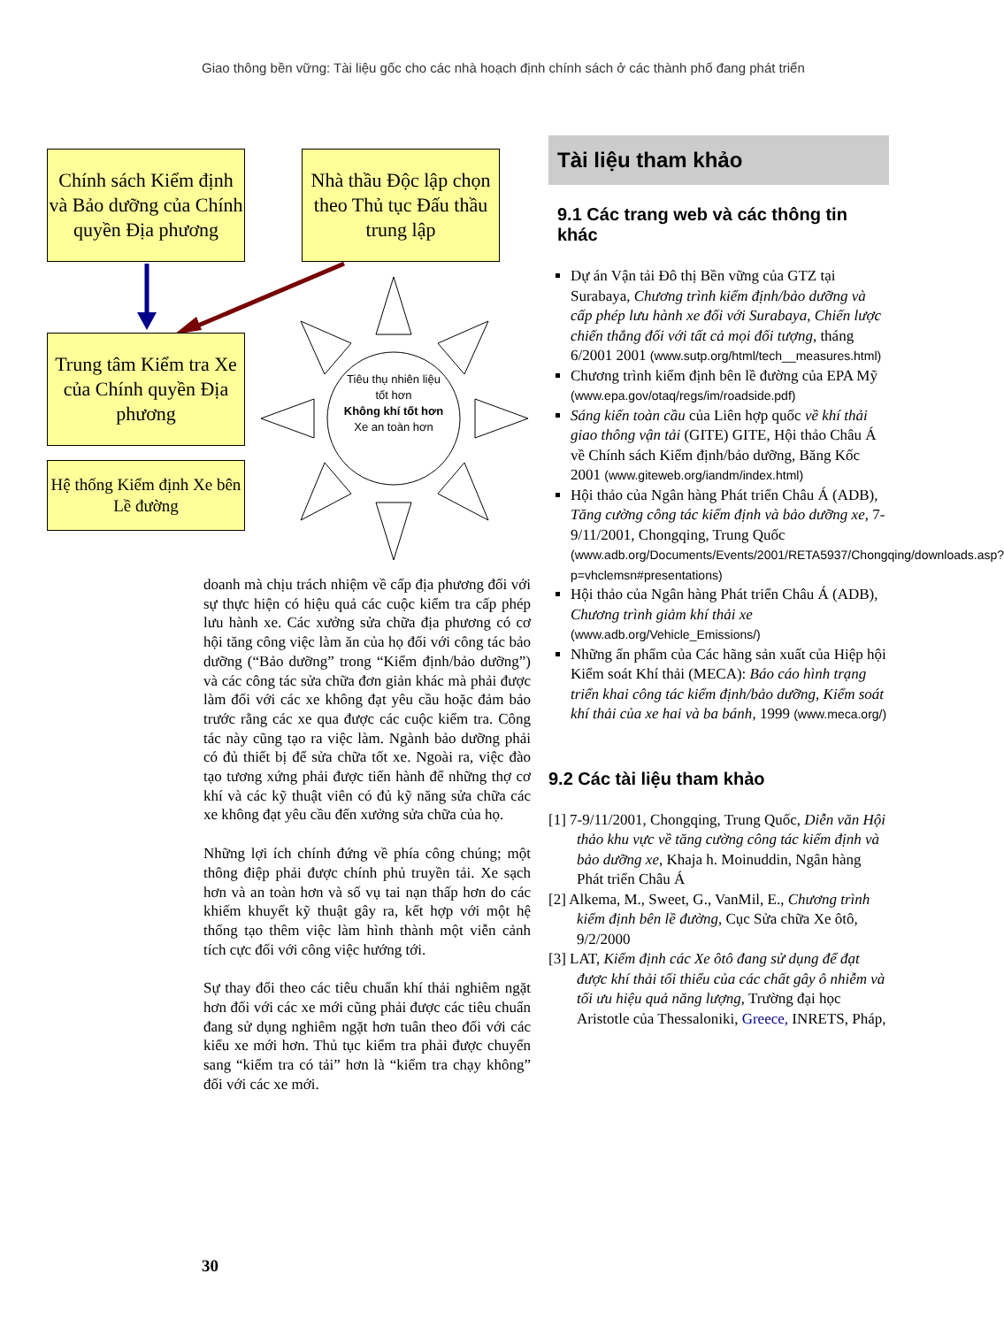Giao thông bền vững: Tài liệu gốc cho các nhà hoạch định chính sách ở các thành phố đang phát triển
Chính sách Kiểm định và Bảo dưỡng của Chính quyền Địa phương
Nhà thầu Độc lập chọn theo Thủ tục Đấu thầu trung lập
Trung tâm Kiểm tra Xe của Chính quyền Địa phương
Hệ thống Kiểm định Xe bên Lề đường
Tiêu thụ nhiên liệu tốt hơn
Không khí tốt hơn
Xe an toàn hơn
doanh mà chịu trách nhiệm về cấp địa phương đối với sự thực hiện có hiệu quả các cuộc kiểm tra cấp phép lưu hành xe. Các xưởng sửa chữa địa phương có cơ hội tăng công việc làm ăn của họ đối với công tác bảo dưỡng (“Bảo dưỡng” trong “Kiểm định/bảo dưỡng”) và các công tác sửa chữa đơn giản khác mà phải được làm đối với các xe không đạt yêu cầu hoặc đảm bảo trước rằng các xe qua được các cuộc kiểm tra. Công tác này cũng tạo ra việc làm. Ngành bảo dưỡng phải có đủ thiết bị để sửa chữa tốt xe. Ngoài ra, việc đào tạo tương xứng phải được tiến hành để những thợ cơ khí và các kỹ thuật viên có đủ kỹ năng sửa chữa các xe không đạt yêu cầu đến xưởng sửa chữa của họ.
Những lợi ích chính đứng về phía công chúng; một thông điệp phải được chính phủ truyền tải. Xe sạch hơn và an toàn hơn và số vụ tai nạn thấp hơn do các khiếm khuyết kỹ thuật gây ra, kết hợp với một hệ thống tạo thêm việc làm hình thành một viễn cảnh tích cực đối với công việc hướng tới.
Sự thay đổi theo các tiêu chuẩn khí thải nghiêm ngặt hơn đối với các xe mới cũng phải được các tiêu chuẩn đang sử dụng nghiêm ngặt hơn tuân theo đối với các kiểu xe mới hơn. Thủ tục kiểm tra phải được chuyển sang “kiểm tra có tải” hơn là “kiểm tra chạy không” đối với các xe mới.
Tài liệu tham khảo
9.1 Các trang web và các thông tin khác
Dự án Vận tải Đô thị Bền vững của GTZ tại Surabaya, Chương trình kiểm định/bảo dưỡng và cấp phép lưu hành xe đối với Surabaya, Chiến lược chiến thắng đối với tất cả mọi đối tượng, tháng 6/2001 2001 (www.sutp.org/html/tech__measures.html)
Chương trình kiểm định bên lề đường của EPA Mỹ (www.epa.gov/otaq/regs/im/roadside.pdf)
Sáng kiến toàn cầu của Liên hợp quốc về khí thải giao thông vận tải (GITE) GITE, Hội thảo Châu Á về Chính sách Kiểm định/bảo dưỡng, Băng Kốc 2001 (www.giteweb.org/iandm/index.html)
Hội thảo của Ngân hàng Phát triển Châu Á (ADB), Tăng cường công tác kiểm định và bảo dưỡng xe, 7-9/11/2001, Chongqing, Trung Quốc (www.adb.org/Documents/Events/2001/RETA5937/Chongqing/downloads.asp?p=vhclemsn#presentations)
Hội thảo của Ngân hàng Phát triển Châu Á (ADB), Chương trình giảm khí thải xe (www.adb.org/Vehicle_Emissions/)
Những ấn phẩm của Các hãng sản xuất của Hiệp hội Kiểm soát Khí thải (MECA): Báo cáo hình trạng triển khai công tác kiểm định/bảo dưỡng, Kiểm soát khí thải của xe hai và ba bánh, 1999 (www.meca.org/)
9.2 Các tài liệu tham khảo
[1] 7-9/11/2001, Chongqing, Trung Quốc, Diễn văn Hội thảo khu vực về tăng cường công tác kiểm định và bảo dưỡng xe, Khaja h. Moinuddin, Ngân hàng Phát triển Châu Á
[2] Alkema, M., Sweet, G., VanMil, E., Chương trình kiểm định bên lề đường, Cục Sửa chữa Xe ôtô, 9/2/2000
[3] LAT, Kiểm định các Xe ôtô đang sử dụng để đạt được khí thải tối thiểu của các chất gây ô nhiễm và tối ưu hiệu quả năng lượng, Trường đại học Aristotle của Thessaloniki, Greece, INRETS, Pháp,
30